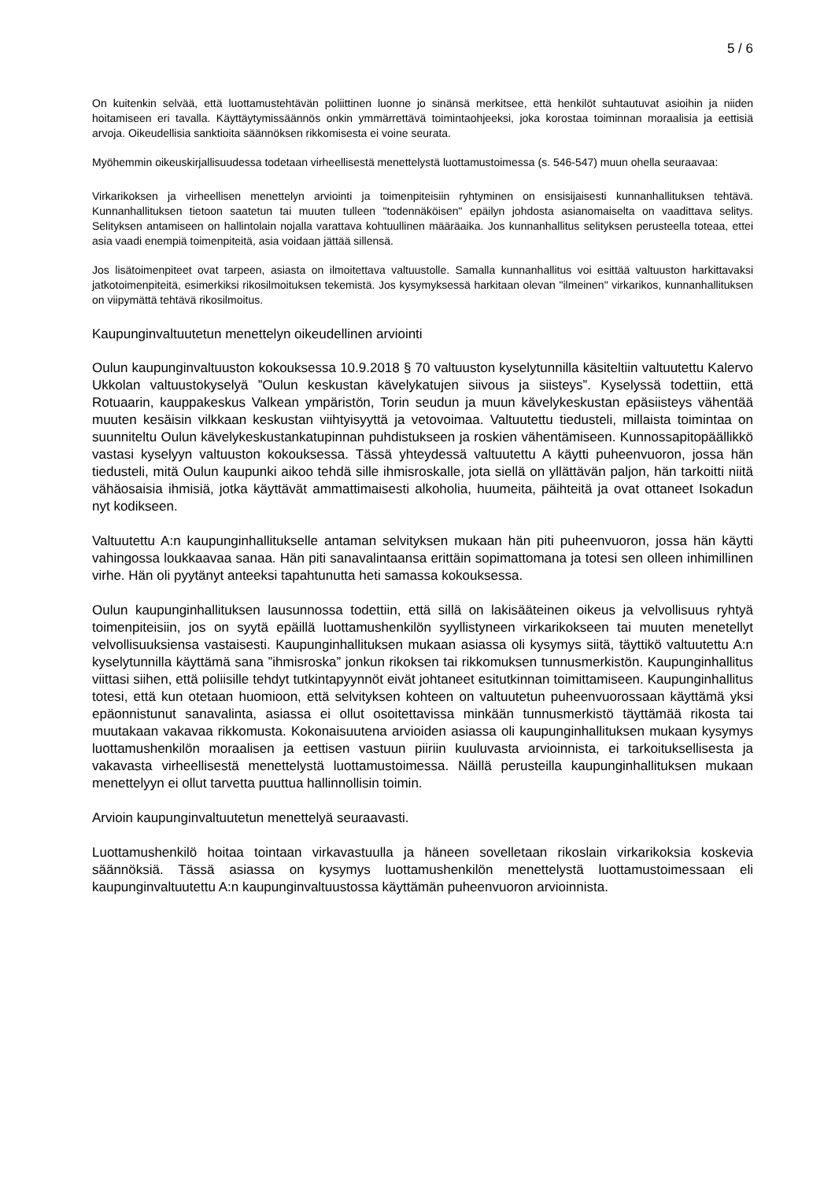5 / 6
On kuitenkin selvää, että luottamustehtävän poliittinen luonne jo sinänsä merkitsee, että henkilöt suhtautuvat asioihin ja niiden hoitamiseen eri tavalla. Käyttäytymissäännös onkin ymmärrettävä toimintaohjeeksi, joka korostaa toiminnan moraalisia ja eettisiä arvoja. Oikeudellisia sanktioita säännöksen rikkomisesta ei voine seurata.
Myöhemmin oikeuskirjallisuudessa todetaan virheellisestä menettelystä luottamustoimessa (s. 546-547) muun ohella seuraavaa:
Virkarikoksen ja virheellisen menettelyn arviointi ja toimenpiteisiin ryhtyminen on ensisijaisesti kunnanhallituksen tehtävä. Kunnanhallituksen tietoon saatetun tai muuten tulleen "todennäköisen" epäilyn johdosta asianomaiselta on vaadittava selitys. Selityksen antamiseen on hallintolain nojalla varattava kohtuullinen määräaika. Jos kunnanhallitus selityksen perusteella toteaa, ettei asia vaadi enempiä toimenpiteitä, asia voidaan jättää sillensä.
Jos lisätoimenpiteet ovat tarpeen, asiasta on ilmoitettava valtuustolle. Samalla kunnanhallitus voi esittää valtuuston harkittavaksi jatkotoimenpiteitä, esimerkiksi rikosilmoituksen tekemistä. Jos kysymyksessä harkitaan olevan "ilmeinen" virkarikos, kunnanhallituksen on viipymättä tehtävä rikosilmoitus.
Kaupunginvaltuutetun menettelyn oikeudellinen arviointi
Oulun kaupunginvaltuuston kokouksessa 10.9.2018 § 70 valtuuston kyselytunnilla käsiteltiin valtuutettu Kalervo Ukkolan valtuustokyselyä ”Oulun keskustan kävelykatujen siivous ja siisteys”. Kyselyssä todettiin, että Rotuaarin, kauppakeskus Valkean ympäristön, Torin seudun ja muun kävelykeskustan epäsiisteys vähentää muuten kesäisin vilkkaan keskustan viihtyisyyttä ja vetovoimaa. Valtuutettu tiedusteli, millaista toimintaa on suunniteltu Oulun kävelykeskustankatupinnan puhdistukseen ja roskien vähentämiseen. Kunnossapitopäällikkö vastasi kyselyyn valtuuston kokouksessa. Tässä yhteydessä valtuutettu A käytti puheenvuoron, jossa hän tiedusteli, mitä Oulun kaupunki aikoo tehdä sille ihmisroskalle, jota siellä on yllättävän paljon, hän tarkoitti niitä vähäosaisia ihmisiä, jotka käyttävät ammattimaisesti alkoholia, huumeita, päihteitä ja ovat ottaneet Isokadun nyt kodikseen.
Valtuutettu A:n kaupunginhallitukselle antaman selvityksen mukaan hän piti puheenvuoron, jossa hän käytti vahingossa loukkaavaa sanaa. Hän piti sanavalintaansa erittäin sopimattomana ja totesi sen olleen inhimillinen virhe. Hän oli pyytänyt anteeksi tapahtunutta heti samassa kokouksessa.
Oulun kaupunginhallituksen lausunnossa todettiin, että sillä on lakisääteinen oikeus ja velvollisuus ryhtyä toimenpiteisiin, jos on syytä epäillä luottamushenkilön syyllistyneen virkarikokseen tai muuten menetellyt velvollisuuksiensa vastaisesti. Kaupunginhallituksen mukaan asiassa oli kysymys siitä, täyttikö valtuutettu A:n kyselytunnilla käyttämä sana ”ihmisroska” jonkun rikoksen tai rikkomuksen tunnusmerkistön. Kaupunginhallitus viittasi siihen, että poliisille tehdyt tutkintapyynnöt eivät johtaneet esitutkinnan toimittamiseen. Kaupunginhallitus totesi, että kun otetaan huomioon, että selvityksen kohteen on valtuutetun puheenvuorossaan käyttämä yksi epäonnistunut sanavalinta, asiassa ei ollut osoitettavissa minkään tunnusmerkistö täyttämää rikosta tai muutakaan vakavaa rikkomusta. Kokonaisuutena arvioiden asiassa oli kaupunginhallituksen mukaan kysymys luottamushenkilön moraalisen ja eettisen vastuun piiriin kuuluvasta arvioinnista, ei tarkoituksellisesta ja vakavasta virheellisestä menettelystä luottamustoimessa. Näillä perusteilla kaupunginhallituksen mukaan menettelyyn ei ollut tarvetta puuttua hallinnollisin toimin.
Arvioin kaupunginvaltuutetun menettelyä seuraavasti.
Luottamushenkilö hoitaa tointaan virkavastuulla ja häneen sovelletaan rikoslain virkarikoksia koskevia säännöksiä. Tässä asiassa on kysymys luottamushenkilön menettelystä luottamustoimessaan eli kaupunginvaltuutettu A:n kaupunginvaltuustossa käyttämän puheenvuoron arvioinnista.